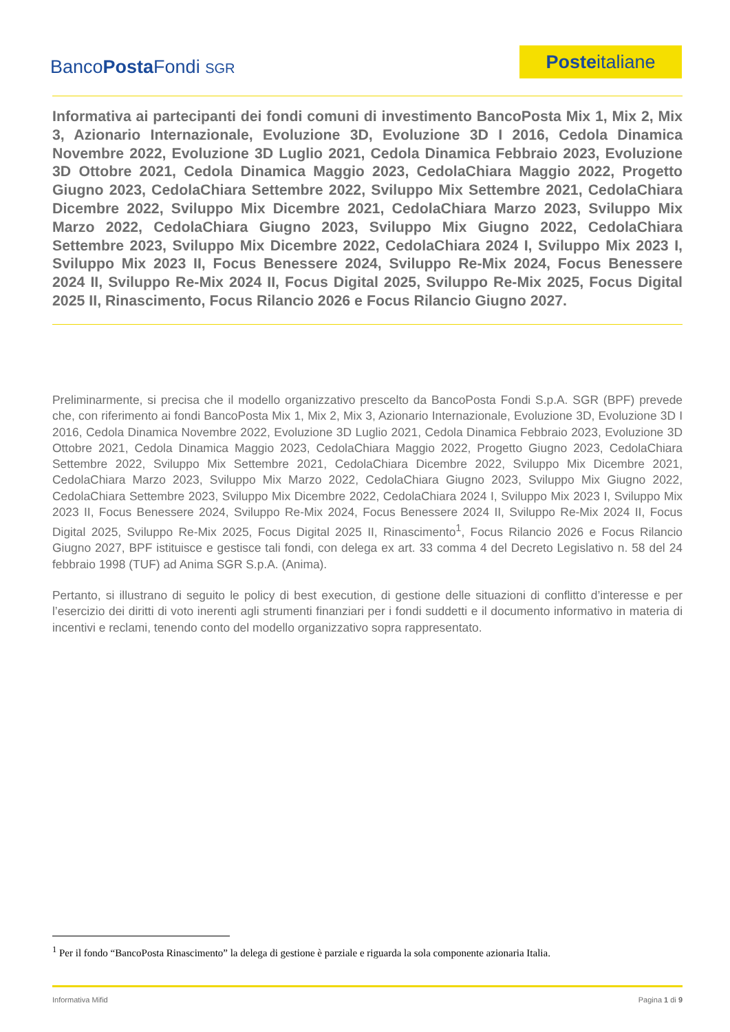BancoPosta Fondi SGR
Posteitaliane
Informativa ai partecipanti dei fondi comuni di investimento BancoPosta Mix 1, Mix 2, Mix 3, Azionario Internazionale, Evoluzione 3D, Evoluzione 3D I 2016, Cedola Dinamica Novembre 2022, Evoluzione 3D Luglio 2021, Cedola Dinamica Febbraio 2023, Evoluzione 3D Ottobre 2021, Cedola Dinamica Maggio 2023, CedolaChiara Maggio 2022, Progetto Giugno 2023, CedolaChiara Settembre 2022, Sviluppo Mix Settembre 2021, CedolaChiara Dicembre 2022, Sviluppo Mix Dicembre 2021, CedolaChiara Marzo 2023, Sviluppo Mix Marzo 2022, CedolaChiara Giugno 2023, Sviluppo Mix Giugno 2022, CedolaChiara Settembre 2023, Sviluppo Mix Dicembre 2022, CedolaChiara 2024 I, Sviluppo Mix 2023 I, Sviluppo Mix 2023 II, Focus Benessere 2024, Sviluppo Re-Mix 2024, Focus Benessere 2024 II, Sviluppo Re-Mix 2024 II, Focus Digital 2025, Sviluppo Re-Mix 2025, Focus Digital 2025 II, Rinascimento, Focus Rilancio 2026 e Focus Rilancio Giugno 2027.
Preliminarmente, si precisa che il modello organizzativo prescelto da BancoPosta Fondi S.p.A. SGR (BPF) prevede che, con riferimento ai fondi BancoPosta Mix 1, Mix 2, Mix 3, Azionario Internazionale, Evoluzione 3D, Evoluzione 3D I 2016, Cedola Dinamica Novembre 2022, Evoluzione 3D Luglio 2021, Cedola Dinamica Febbraio 2023, Evoluzione 3D Ottobre 2021, Cedola Dinamica Maggio 2023, CedolaChiara Maggio 2022, Progetto Giugno 2023, CedolaChiara Settembre 2022, Sviluppo Mix Settembre 2021, CedolaChiara Dicembre 2022, Sviluppo Mix Dicembre 2021, CedolaChiara Marzo 2023, Sviluppo Mix Marzo 2022, CedolaChiara Giugno 2023, Sviluppo Mix Giugno 2022, CedolaChiara Settembre 2023, Sviluppo Mix Dicembre 2022, CedolaChiara 2024 I, Sviluppo Mix 2023 I, Sviluppo Mix 2023 II, Focus Benessere 2024, Sviluppo Re-Mix 2024, Focus Benessere 2024 II, Sviluppo Re-Mix 2024 II, Focus Digital 2025, Sviluppo Re-Mix 2025, Focus Digital 2025 II, Rinascimento<sup>1</sup>, Focus Rilancio 2026 e Focus Rilancio Giugno 2027, BPF istituisce e gestisce tali fondi, con delega ex art. 33 comma 4 del Decreto Legislativo n. 58 del 24 febbraio 1998 (TUF) ad Anima SGR S.p.A. (Anima).
Pertanto, si illustrano di seguito le policy di best execution, di gestione delle situazioni di conflitto d’interesse e per l’esercizio dei diritti di voto inerenti agli strumenti finanziari per i fondi suddetti e il documento informativo in materia di incentivi e reclami, tenendo conto del modello organizzativo sopra rappresentato.
<sup>1</sup> Per il fondo “BancoPosta Rinascimento” la delega di gestione è parziale e riguarda la sola componente azionaria Italia.
Informativa Mifid Pagina 1 di 9